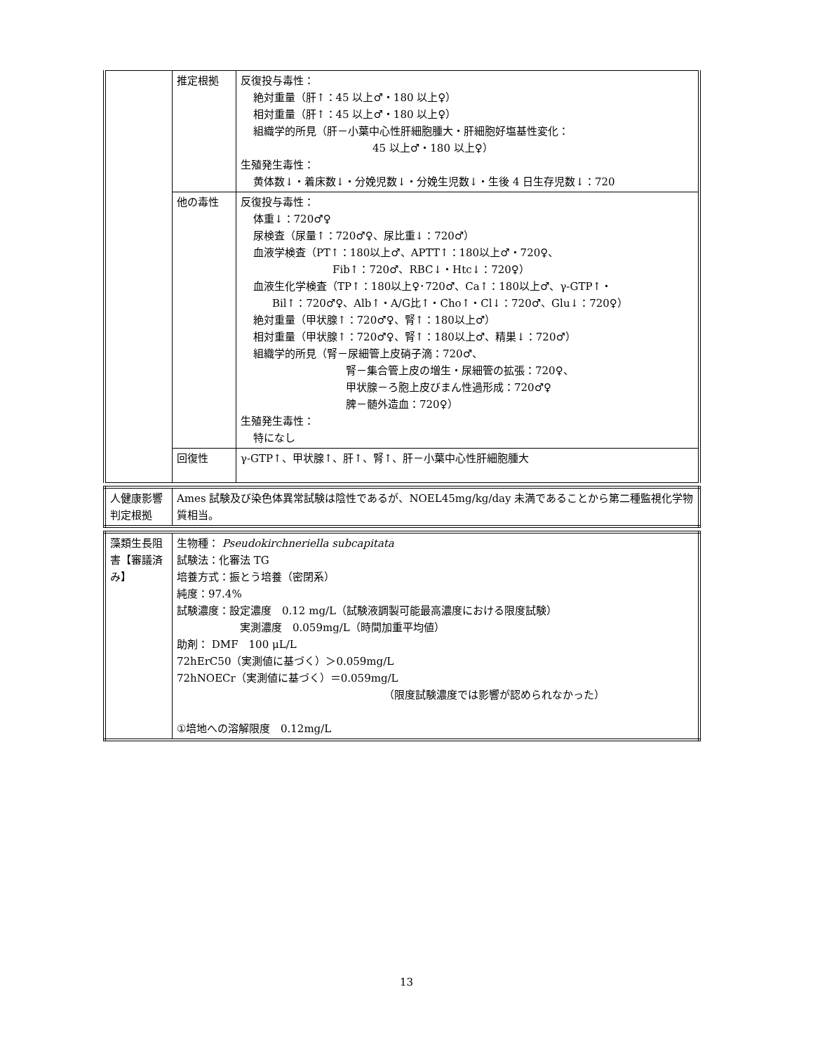| | 推定根拠 | 反復投与毒性： 絶対重量（肝↑：45 以上♂・180 以上♀） 相対重量（肝↑：45 以上♂・180 以上♀） 組織学的所見（肝－小葉中心性肝細胞腫大・肝細胞好塩基性変化： 45 以上♂・180 以上♀） 生殖発生毒性： 黄体数↓・着床数↓・分娩児数↓・分娩生児数↓・生後 4 日生存児数↓：720 |
| | 他の毒性 | 反復投与毒性： 体重↓：720♂♀ 尿検査（尿量↑：720♂♀、尿比重↓：720♂） 血液学検査（PT↑：180以上♂、APTT↑：180以上♂・720♀、 Fib↑：720♂、RBC↓・Htc↓：720♀） 血液生化学検査（TP↑：180以上♀･720♂、Ca↑：180以上♂、γ-GTP↑・ Bil↑：720♂♀、Alb↑・A/G比↑・Cho↑・Cl↓：720♂、Glu↓：720♀） 絶対重量（甲状腺↑：720♂♀、腎↑：180以上♂） 相対重量（甲状腺↑：720♂♀、腎↑：180以上♂、精巣↓：720♂） 組織学的所見（腎－尿細管上皮硝子滴：720♂、 腎－集合管上皮の増生・尿細管の拡張：720♀、 甲状腺－ろ胞上皮びまん性過形成：720♂♀ 脾－髄外造血：720♀） 生殖発生毒性： 特になし |
| | 回復性 | γ-GTP↑、甲状腺↑、肝↑、腎↑、肝－小葉中心性肝細胞腫大 |
| 人健康影響判定根拠 | Ames 試験及び染色体異常試験は陰性であるが、NOEL45mg/kg/day 未満であることから第二種監視化学物質相当。 |
| 藻類生長阻害【審議済み】 | 生物種： Pseudokirchneriella subcapitata 試験法：化審法 TG 培養方式：振とう培養（密閉系） 純度：97.4% 試験濃度：設定濃度 0.12 mg/L（試験液調製可能最高濃度における限度試験） 実測濃度 0.059mg/L（時間加重平均値） 助剤： DMF 100 μL/L 72hErC50（実測値に基づく）＞0.059mg/L 72hNOECr（実測値に基づく）＝0.059mg/L （限度試験濃度では影響が認められなかった） ①培地への溶解限度 0.12mg/L |
13